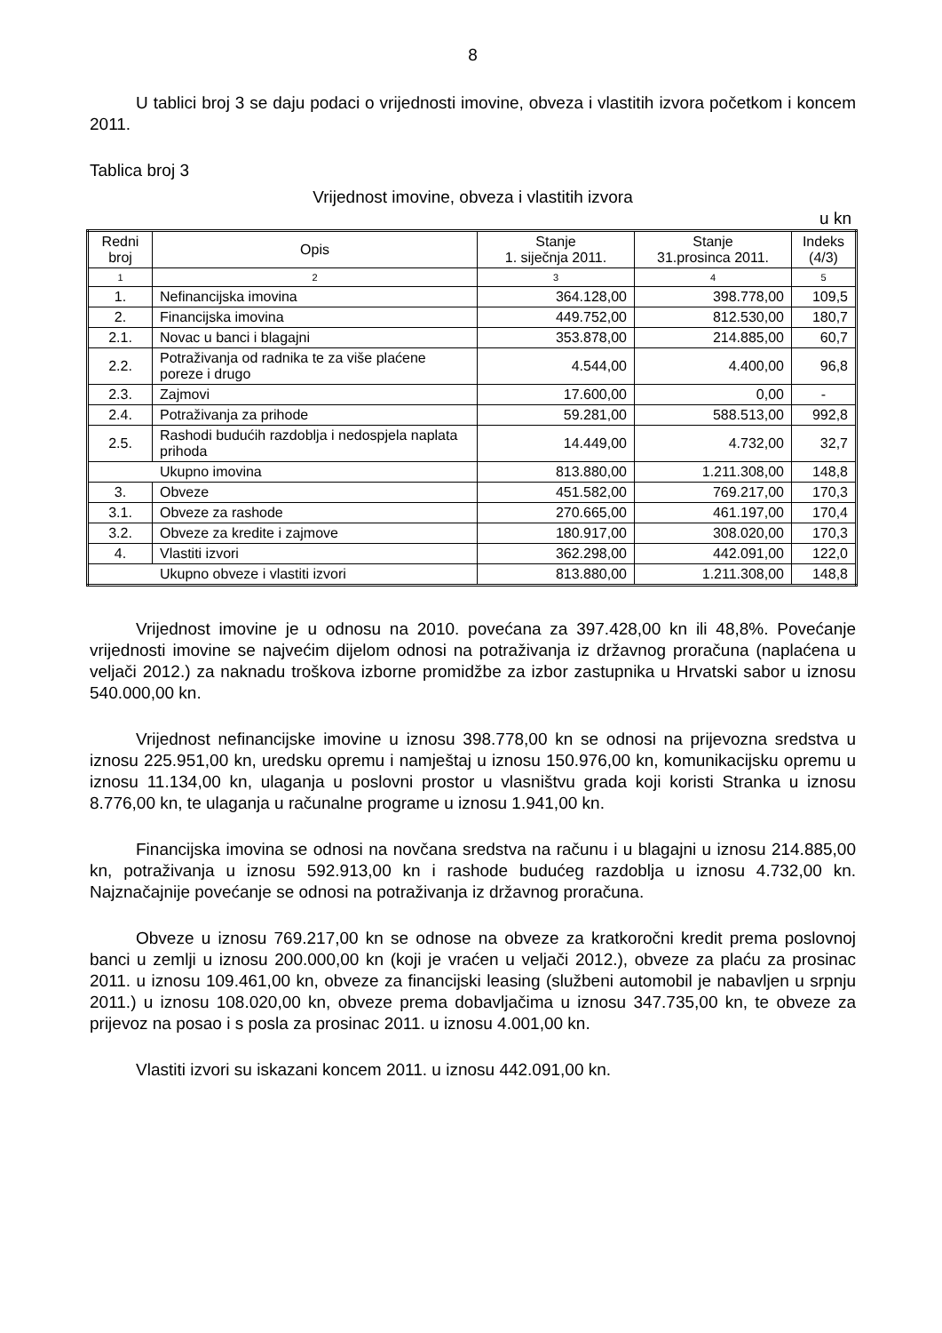8
U tablici broj 3 se daju podaci o vrijednosti imovine, obveza i vlastitih izvora početkom i koncem 2011.
Tablica broj 3
Vrijednost imovine, obveza i vlastitih izvora
u kn
| Redni broj | Opis | Stanje 1. siječnja 2011. | Stanje 31.prosinca 2011. | Indeks (4/3) |
| --- | --- | --- | --- | --- |
| 1 | 2 | 3 | 4 | 5 |
| 1. | Nefinancijska imovina | 364.128,00 | 398.778,00 | 109,5 |
| 2. | Financijska imovina | 449.752,00 | 812.530,00 | 180,7 |
| 2.1. | Novac u banci i blagajni | 353.878,00 | 214.885,00 | 60,7 |
| 2.2. | Potraživanja od radnika te za više plaćene poreze i drugo | 4.544,00 | 4.400,00 | 96,8 |
| 2.3. | Zajmovi | 17.600,00 | 0,00 | - |
| 2.4. | Potraživanja za prihode | 59.281,00 | 588.513,00 | 992,8 |
| 2.5. | Rashodi budućih razdoblja i nedospjela naplata prihoda | 14.449,00 | 4.732,00 | 32,7 |
| Ukupno imovina | | 813.880,00 | 1.211.308,00 | 148,8 |
| 3. | Obveze | 451.582,00 | 769.217,00 | 170,3 |
| 3.1. | Obveze za rashode | 270.665,00 | 461.197,00 | 170,4 |
| 3.2. | Obveze za kredite i zajmove | 180.917,00 | 308.020,00 | 170,3 |
| 4. | Vlastiti izvori | 362.298,00 | 442.091,00 | 122,0 |
| Ukupno obveze i vlastiti izvori | | 813.880,00 | 1.211.308,00 | 148,8 |
Vrijednost imovine je u odnosu na 2010. povećana za 397.428,00 kn ili 48,8%. Povećanje vrijednosti imovine se najvećim dijelom odnosi na potraživanja iz državnog proračuna (naplaćena u veljači 2012.) za naknadu troškova izborne promidžbe za izbor zastupnika u Hrvatski sabor u iznosu 540.000,00 kn.
Vrijednost nefinancijske imovine u iznosu 398.778,00 kn se odnosi na prijevozna sredstva u iznosu 225.951,00 kn, uredsku opremu i namještaj u iznosu 150.976,00 kn, komunikacijsku opremu u iznosu 11.134,00 kn, ulaganja u poslovni prostor u vlasništvu grada koji koristi Stranka u iznosu 8.776,00 kn, te ulaganja u računalne programe u iznosu 1.941,00 kn.
Financijska imovina se odnosi na novčana sredstva na računu i u blagajni u iznosu 214.885,00 kn, potraživanja u iznosu 592.913,00 kn i rashode budućeg razdoblja u iznosu 4.732,00 kn. Najznačajnije povećanje se odnosi na potraživanja iz državnog proračuna.
Obveze u iznosu 769.217,00 kn se odnose na obveze za kratkoročni kredit prema poslovnoj banci u zemlji u iznosu 200.000,00 kn (koji je vraćen u veljači 2012.), obveze za plaću za prosinac 2011. u iznosu 109.461,00 kn, obveze za financijski leasing (službeni automobil je nabavljen u srpnju 2011.) u iznosu 108.020,00 kn, obveze prema dobavljačima u iznosu 347.735,00 kn, te obveze za prijevoz na posao i s posla za prosinac 2011. u iznosu 4.001,00 kn.
Vlastiti izvori su iskazani koncem 2011. u iznosu 442.091,00 kn.